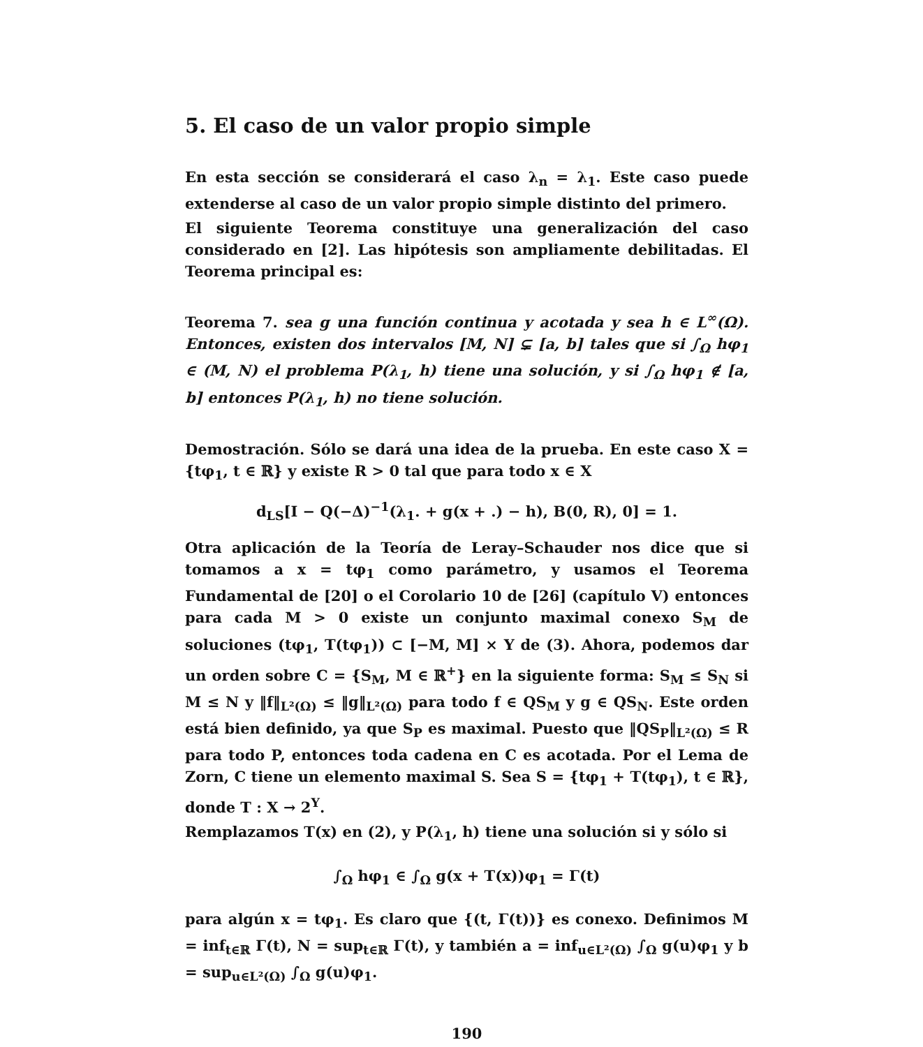5. El caso de un valor propio simple
En esta sección se considerará el caso λ<sub>n</sub> = λ<sub>1</sub>. Este caso puede extenderse al caso de un valor propio simple distinto del primero.
El siguiente Teorema constituye una generalización del caso considerado en [2]. Las hipótesis son ampliamente debilitadas. El Teorema principal es:
Teorema 7. sea g una función continua y acotada y sea h ∈ L<sup>∞</sup>(Ω). Entonces, existen dos intervalos [M, N] ⊊ [a, b] tales que si ∫<sub>Ω</sub> hφ<sub>1</sub> ∈ (M, N) el problema P(λ<sub>1</sub>, h) tiene una solución, y si ∫<sub>Ω</sub> hφ<sub>1</sub> ∉ [a, b] entonces P(λ<sub>1</sub>, h) no tiene solución.
Demostración. Sólo se dará una idea de la prueba. En este caso X = {tφ<sub>1</sub>, t ∈ ℝ} y existe R > 0 tal que para todo x ∈ X
d<sub>LS</sub>[I − Q(−Δ)<sup>−1</sup>(λ<sub>1</sub>. + g(x + .) − h), B(0, R), 0] = 1.
Otra aplicación de la Teoría de Leray–Schauder nos dice que si tomamos a x = tφ<sub>1</sub> como parámetro, y usamos el Teorema Fundamental de [20] o el Corolario 10 de [26] (capítulo V) entonces para cada M > 0 existe un conjunto maximal conexo S<sub>M</sub> de soluciones (tφ<sub>1</sub>, T(tφ<sub>1</sub>)) ⊂ [−M, M] × Y de (3). Ahora, podemos dar un orden sobre C = {S<sub>M</sub>, M ∈ ℝ<sup>+</sup>} en la siguiente forma: S<sub>M</sub> ≤ S<sub>N</sub> si M ≤ N y ‖f‖<sub>L²(Ω)</sub> ≤ ‖g‖<sub>L²(Ω)</sub> para todo f ∈ QS<sub>M</sub> y g ∈ QS<sub>N</sub>. Este orden está bien definido, ya que S<sub>P</sub> es maximal. Puesto que ‖QS<sub>P</sub>‖<sub>L²(Ω)</sub> ≤ R para todo P, entonces toda cadena en C es acotada. Por el Lema de Zorn, C tiene un elemento maximal S. Sea S = {tφ<sub>1</sub> + T(tφ<sub>1</sub>), t ∈ ℝ}, donde T : X → 2<sup>Y</sup>.
Remplazamos T(x) en (2), y P(λ<sub>1</sub>, h) tiene una solución si y sólo si
∫<sub>Ω</sub> hφ<sub>1</sub> ∈ ∫<sub>Ω</sub> g(x + T(x))φ<sub>1</sub> = Γ(t)
para algún x = tφ<sub>1</sub>. Es claro que {(t, Γ(t))} es conexo. Definimos M = inf<sub>t∈ℝ</sub> Γ(t), N = sup<sub>t∈ℝ</sub> Γ(t), y también a = inf<sub>u∈L²(Ω)</sub> ∫<sub>Ω</sub> g(u)φ<sub>1</sub> y b = sup<sub>u∈L²(Ω)</sub> ∫<sub>Ω</sub> g(u)φ<sub>1</sub>.
190